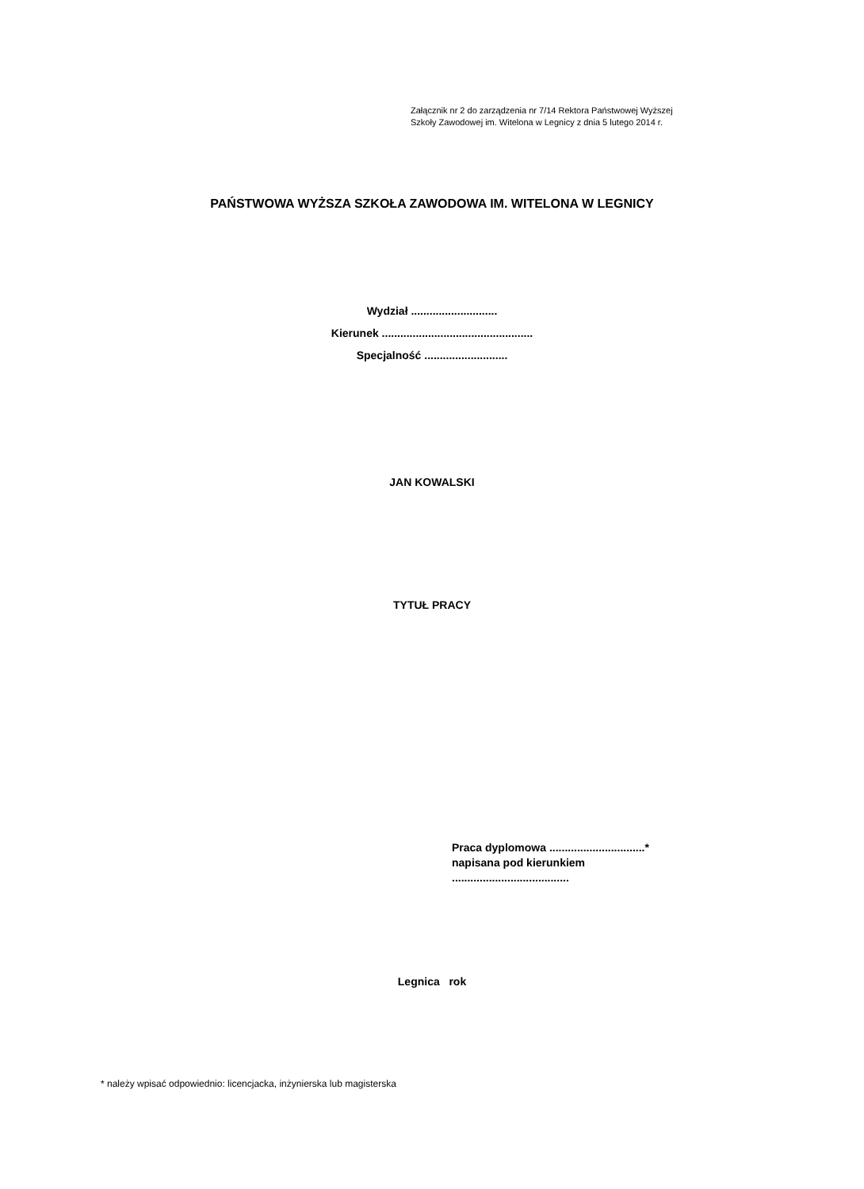Załącznik nr 2 do zarządzenia nr 7/14 Rektora Państwowej Wyższej
Szkoły Zawodowej im. Witelona w Legnicy z dnia 5 lutego 2014 r.
PAŃSTWOWA WYŻSZA SZKOŁA ZAWODOWA IM. WITELONA W LEGNICY
Wydział ............................
Kierunek .................................................
Specjalność ...........................
JAN KOWALSKI
TYTUŁ PRACY
Praca dyplomowa ...............................*
napisana pod kierunkiem
......................................
Legnica rok
* należy wpisać odpowiednio: licencjacka, inżynierska lub magisterska